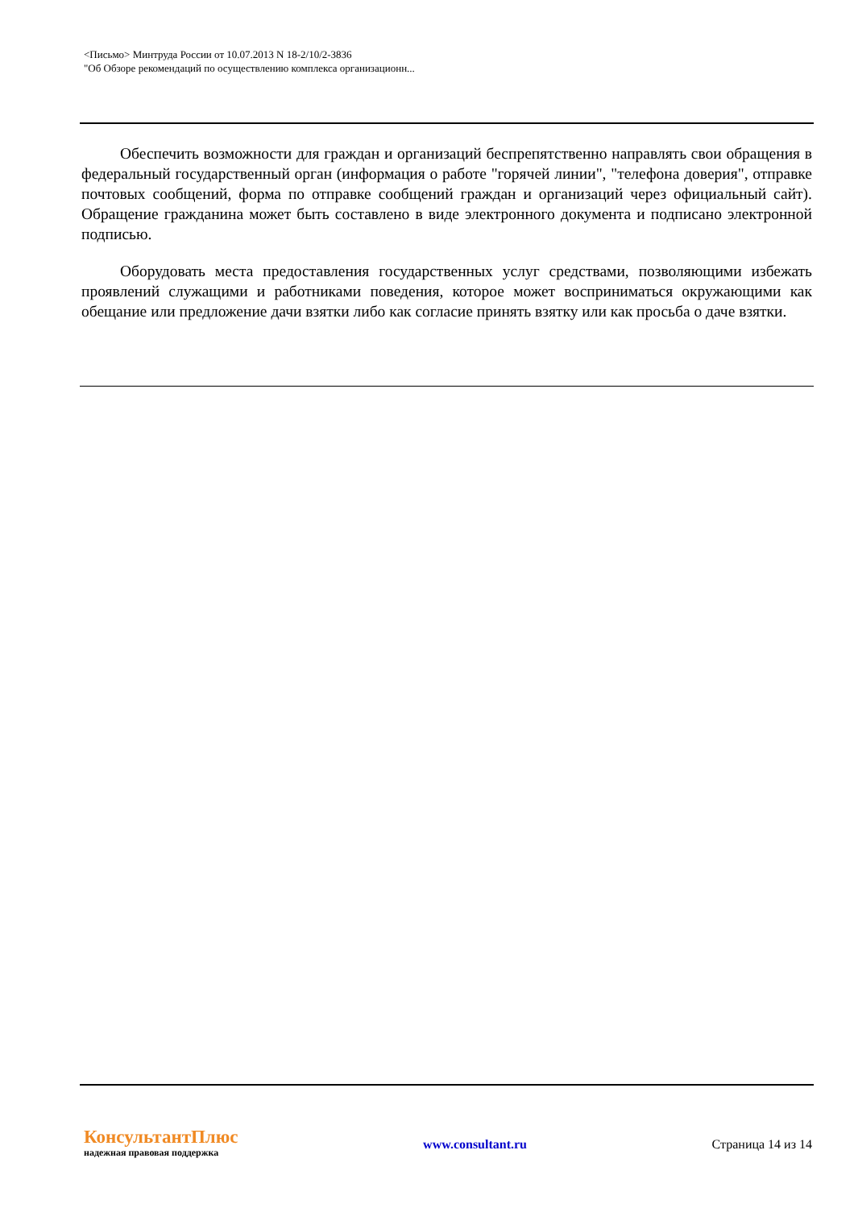<Письмо> Минтруда России от 10.07.2013 N 18-2/10/2-3836
"Об Обзоре рекомендаций по осуществлению комплекса организационн...
Обеспечить возможности для граждан и организаций беспрепятственно направлять свои обращения в федеральный государственный орган (информация о работе "горячей линии", "телефона доверия", отправке почтовых сообщений, форма по отправке сообщений граждан и организаций через официальный сайт). Обращение гражданина может быть составлено в виде электронного документа и подписано электронной подписью.
Оборудовать места предоставления государственных услуг средствами, позволяющими избежать проявлений служащими и работниками поведения, которое может восприниматься окружающими как обещание или предложение дачи взятки либо как согласие принять взятку или как просьба о даче взятки.
КонсультантПлюс
надежная правовая поддержка
www.consultant.ru Страница 14 из 14